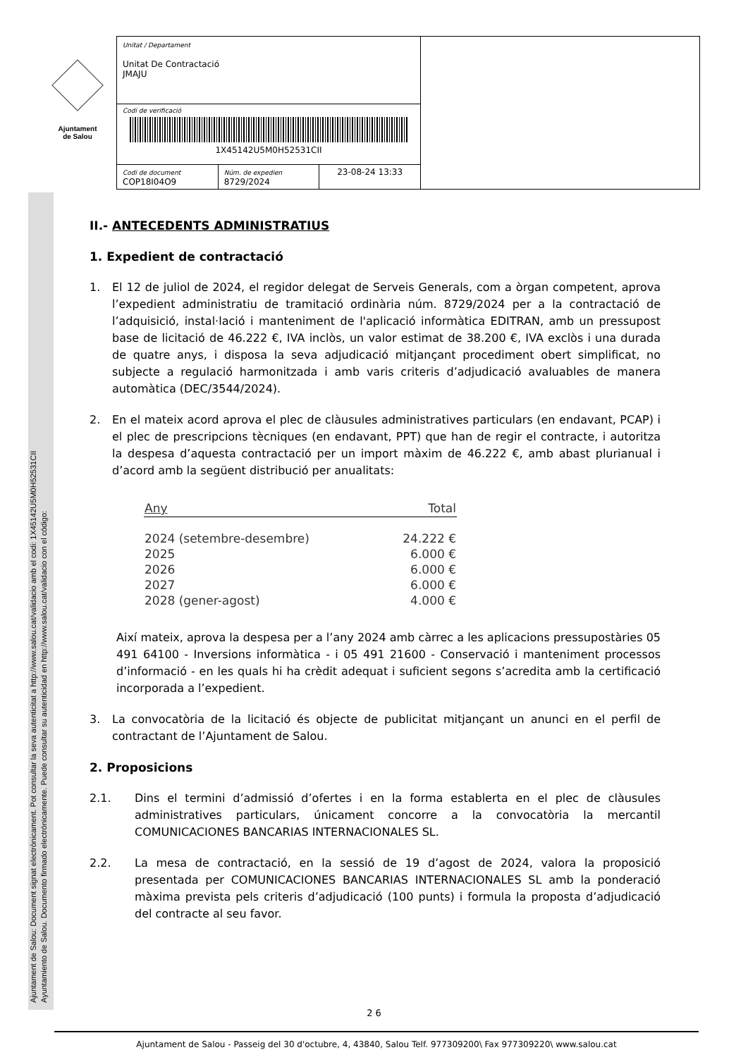Ajuntament
de Salou
Unitat / Departament
Unitat De Contractació
JMAJU
Codi de verificació
1X45142U5M0H52531CII
Codi de document
COP18I04O9
Núm. de expedien
8729/2024
23-08-24 13:33
Ajuntament de Salou: Document signat electrònicament. Pot consultar la seva autenticitat a http://www.salou.cat/validacio amb el codi: 1X45142U5M0H52531CII
Ayuntamiento de Salou. Documento firmado electrónicamente. Puede consultar su autenticidad en http://www.salou.cat/validacio con el código:
II.- ANTECEDENTS ADMINISTRATIUS
1. Expedient de contractació
1. El 12 de juliol de 2024, el regidor delegat de Serveis Generals, com a òrgan competent, aprova l’expedient administratiu de tramitació ordinària núm. 8729/2024 per a la contractació de l’adquisició, instal·lació i manteniment de l'aplicació informàtica EDITRAN, amb un pressupost base de licitació de 46.222 €, IVA inclòs, un valor estimat de 38.200 €, IVA exclòs i una durada de quatre anys, i disposa la seva adjudicació mitjançant procediment obert simplificat, no subjecte a regulació harmonitzada i amb varis criteris d’adjudicació avaluables de manera automàtica (DEC/3544/2024).
2. En el mateix acord aprova el plec de clàusules administratives particulars (en endavant, PCAP) i el plec de prescripcions tècniques (en endavant, PPT) que han de regir el contracte, i autoritza la despesa d’aquesta contractació per un import màxim de 46.222 €, amb abast plurianual i d’acord amb la següent distribució per anualitats:
| Any | Total |
| --- | --- |
| 2024 (setembre-desembre) | 24.222 € |
| 2025 | 6.000 € |
| 2026 | 6.000 € |
| 2027 | 6.000 € |
| 2028 (gener-agost) | 4.000 € |
Així mateix, aprova la despesa per a l’any 2024 amb càrrec a les aplicacions pressupostàries 05 491 64100 - Inversions informàtica - i 05 491 21600 - Conservació i manteniment processos d’informació - en les quals hi ha crèdit adequat i suficient segons s’acredita amb la certificació incorporada a l’expedient.
3. La convocatòria de la licitació és objecte de publicitat mitjançant un anunci en el perfil de contractant de l’Ajuntament de Salou.
2. Proposicions
2.1. Dins el termini d’admissió d’ofertes i en la forma establerta en el plec de clàusules administratives particulars, únicament concorre a la convocatòria la mercantil COMUNICACIONES BANCARIAS INTERNACIONALES SL.
2.2. La mesa de contractació, en la sessió de 19 d’agost de 2024, valora la proposició presentada per COMUNICACIONES BANCARIAS INTERNACIONALES SL amb la ponderació màxima prevista pels criteris d’adjudicació (100 punts) i formula la proposta d’adjudicació del contracte al seu favor.
2 6
Ajuntament de Salou - Passeig del 30 d'octubre, 4, 43840, Salou Telf. 977309200\ Fax 977309220\ www.salou.cat